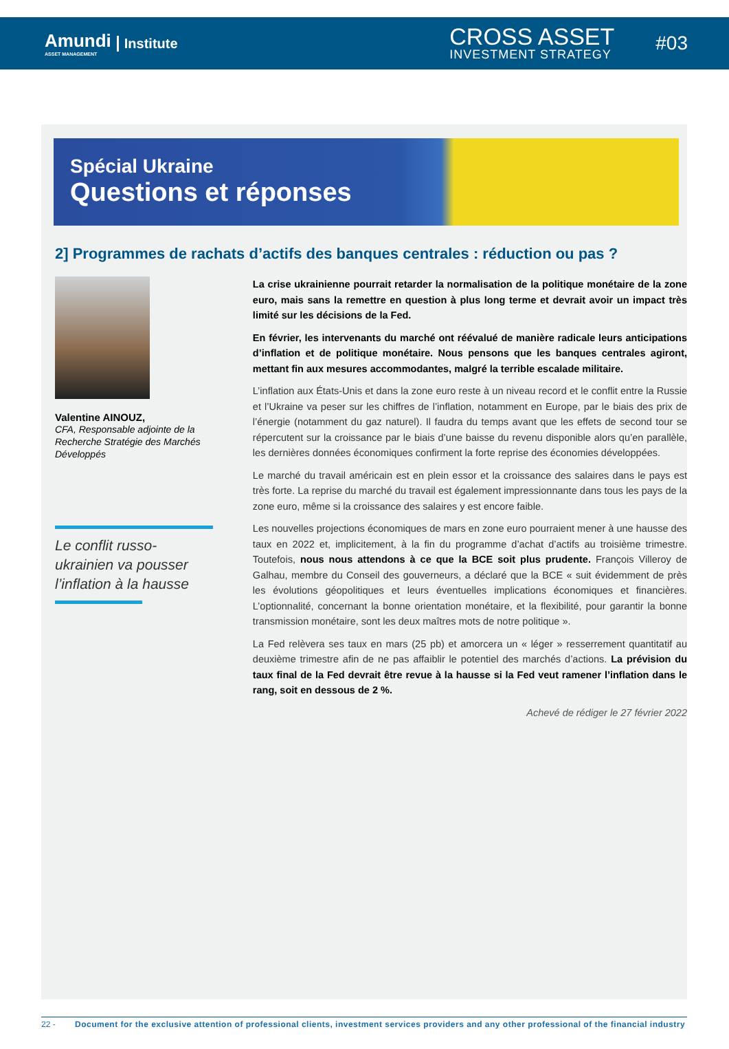Amundi
ASSET MANAGEMENT
Institute
CROSS ASSET
INVESTMENT STRATEGY
#03
Spécial Ukraine
Questions et réponses
2] Programmes de rachats d’actifs des banques centrales : réduction ou pas ?
Valentine AINOUZ,
CFA, Responsable adjointe de la Recherche Stratégie des Marchés Développés
Le conflit russo-ukrainien va pousser l’inflation à la hausse
La crise ukrainienne pourrait retarder la normalisation de la politique monétaire de la zone euro, mais sans la remettre en question à plus long terme et devrait avoir un impact très limité sur les décisions de la Fed.
En février, les intervenants du marché ont réévalué de manière radicale leurs anticipations d’inflation et de politique monétaire. Nous pensons que les banques centrales agiront, mettant fin aux mesures accommodantes, malgré la terrible escalade militaire.
L’inflation aux États-Unis et dans la zone euro reste à un niveau record et le conflit entre la Russie et l’Ukraine va peser sur les chiffres de l’inflation, notamment en Europe, par le biais des prix de l’énergie (notamment du gaz naturel). Il faudra du temps avant que les effets de second tour se répercutent sur la croissance par le biais d’une baisse du revenu disponible alors qu’en parallèle, les dernières données économiques confirment la forte reprise des économies développées.
Le marché du travail américain est en plein essor et la croissance des salaires dans le pays est très forte. La reprise du marché du travail est également impressionnante dans tous les pays de la zone euro, même si la croissance des salaires y est encore faible.
Les nouvelles projections économiques de mars en zone euro pourraient mener à une hausse des taux en 2022 et, implicitement, à la fin du programme d’achat d’actifs au troisième trimestre. Toutefois, nous nous attendons à ce que la BCE soit plus prudente. François Villeroy de Galhau, membre du Conseil des gouverneurs, a déclaré que la BCE « suit évidemment de près les évolutions géopolitiques et leurs éventuelles implications économiques et financières. L’optionnalité, concernant la bonne orientation monétaire, et la flexibilité, pour garantir la bonne transmission monétaire, sont les deux maîtres mots de notre politique ».
La Fed relèvera ses taux en mars (25 pb) et amorcera un « léger » resserrement quantitatif au deuxième trimestre afin de ne pas affaiblir le potentiel des marchés d’actions. La prévision du taux final de la Fed devrait être revue à la hausse si la Fed veut ramener l’inflation dans le rang, soit en dessous de 2 %.
Achevé de rédiger le 27 février 2022
22 - Document for the exclusive attention of professional clients, investment services providers and any other professional of the financial industry